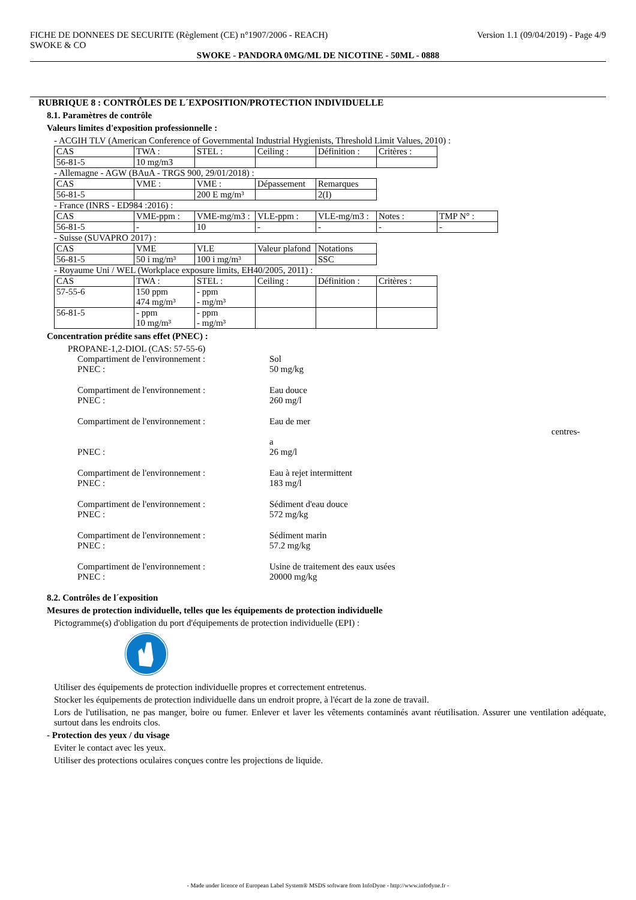FICHE DE DONNEES DE SECURITE (Règlement (CE) n°1907/2006 - REACH) Version 1.1 (09/04/2019) - Page 4/9
SWOKE & CO
SWOKE - PANDORA 0MG/ML DE NICOTINE - 50ML - 0888
RUBRIQUE 8 : CONTRÔLES DE L´EXPOSITION/PROTECTION INDIVIDUELLE
8.1. Paramètres de contrôle
Valeurs limites d'exposition professionnelle :
- ACGIH TLV (American Conference of Governmental Industrial Hygienists, Threshold Limit Values, 2010) :
| CAS | TWA : | STEL : | Ceiling : | Définition : | Critères : |
| 56-81-5 | 10 mg/m3 | | | | |
- Allemagne - AGW (BAuA - TRGS 900, 29/01/2018) :
| CAS | VME : | VME : | Dépassement | Remarques |
| 56-81-5 | | 200 E mg/m³ | | 2(I) |
- France (INRS - ED984 :2016) :
| CAS | VME-ppm : | VME-mg/m3 : | VLE-ppm : | VLE-mg/m3 : | Notes : | TMP N° : |
| 56-81-5 | - | 10 | - | - | - | - |
- Suisse (SUVAPRO 2017) :
| CAS | VME | VLE | Valeur plafond | Notations |
| 56-81-5 | 50 i mg/m³ | 100 i mg/m³ | | SSC |
- Royaume Uni / WEL (Workplace exposure limits, EH40/2005, 2011) :
| CAS | TWA : | STEL : | Ceiling : | Définition : | Critères : |
| 57-55-6 | 150 ppm 474 mg/m³ | - ppm - mg/m³ | | | |
| 56-81-5 | - ppm 10 mg/m³ | - ppm - mg/m³ | | | |
Concentration prédite sans effet (PNEC) :
PROPANE-1,2-DIOL (CAS: 57-55-6)
Compartiment de l'environnement : Sol PNEC : 50 mg/kg
Compartiment de l'environnement : Eau douce PNEC : 260 mg/l
Compartiment de l'environnement : Eau de mer centres-a PNEC : 26 mg/l
Compartiment de l'environnement : Eau à rejet intermittent PNEC : 183 mg/l
Compartiment de l'environnement : Sédiment d'eau douce PNEC : 572 mg/kg
Compartiment de l'environnement : Sédiment marin PNEC : 57.2 mg/kg
Compartiment de l'environnement : Usine de traitement des eaux usées PNEC : 20000 mg/kg
8.2. Contrôles de l´exposition
Mesures de protection individuelle, telles que les équipements de protection individuelle
Pictogramme(s) d'obligation du port d'équipements de protection individuelle (EPI) :
Utiliser des équipements de protection individuelle propres et correctement entretenus.
Stocker les équipements de protection individuelle dans un endroit propre, à l'écart de la zone de travail.
Lors de l'utilisation, ne pas manger, boire ou fumer. Enlever et laver les vêtements contaminés avant réutilisation. Assurer une ventilation adéquate, surtout dans les endroits clos.
- Protection des yeux / du visage
Eviter le contact avec les yeux.
Utiliser des protections oculaires conçues contre les projections de liquide.
- Made under licence of European Label System® MSDS software from InfoDyne - http://www.infodyne.fr -